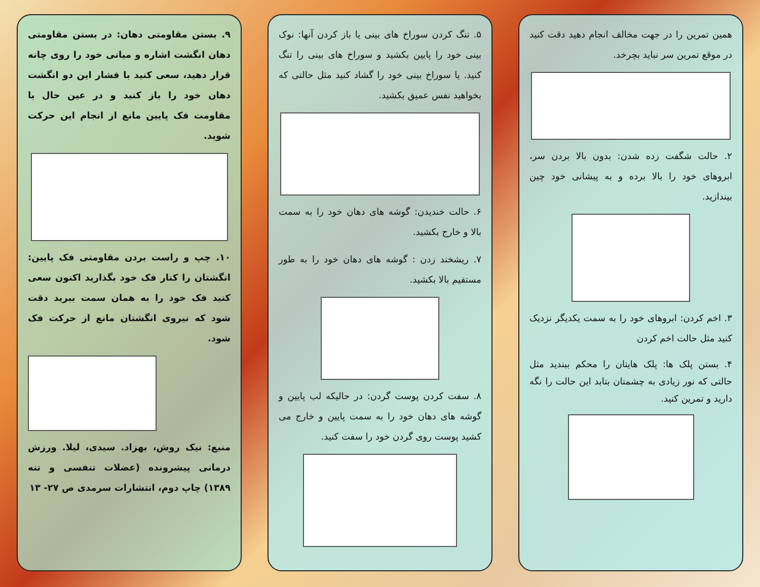همین تمرین را در جهت مخالف انجام دهید دقت کنید در موقع تمرین سر نباید بچرخد.
۲. حالت شگفت زده شدن: بدون بالا بردن سر، ابروهای خود را بالا برده و به پیشانی خود چین بیندازید.
۳. اخم کردن: ابروهای خود را به سمت یکدیگر نزدیک کنید مثل حالت اخم کردن
۴. بستن پلک ها: پلک هایتان را محکم ببندید مثل حالتی که نور زیادی به چشمتان بتابد این حالت را نگه دارید و تمرین کنید.
۵. تنگ کردن سوراخ های بینی یا باز کردن آنها: نوک بینی خود را پایین بکشید و سوراخ های بینی را تنگ کنید. یا سوراخ بینی خود را گشاد کنید مثل حالتی که بخواهید نفس عمیق بکشید.
۶. حالت خندیدن: گوشه های دهان خود را به سمت بالا و خارج بکشید.
۷. ریشخند زدن : گوشه های دهان خود را به طور مستقیم بالا بکشید.
۸. سفت کردن پوست گردن: در حالیکه لب پایین و گوشه های دهان خود را به سمت پایین و خارج می کشید پوست روی گردن خود را سفت کنید.
۹. بستن مقاومتی دهان: در بستن مقاومتی دهان انگشت اشاره و میانی خود را روی چانه قرار دهید، سعی کنید با فشار این دو انگشت دهان خود را باز کنید و در عین حال با مقاومت فک پایین مانع از انجام این حرکت شوید.
۱۰. چپ و راست بردن مقاومتی فک پایین: انگشتان را کنار فک خود بگذارید اکنون سعی کنید فک خود را به همان سمت ببرید دقت شود که نیروی انگشتان مانع از حرکت فک شود.
منبع: نیک روش، بهزاد. سیدی، لیلا. ورزش درمانی پیشرونده (عضلات تنفسی و تنه ۱۳۸۹) چاپ دوم، انتشارات سرمدی ص ۲۷- ۱۳